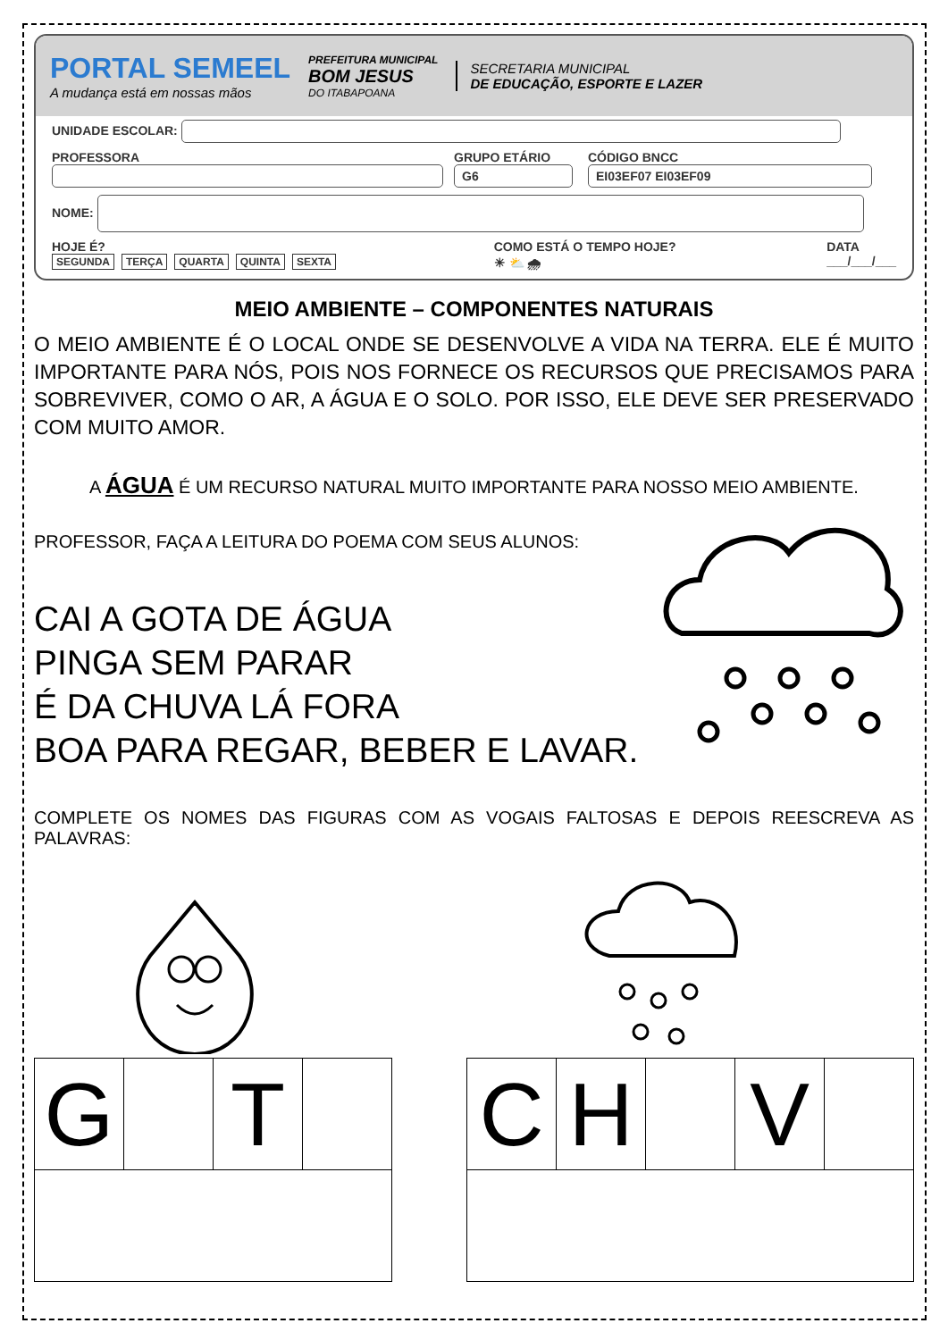PORTAL SEMEEL
A mudança está em nossas mãos
PREFEITURA MUNICIPAL
BOM JESUS
DO ITABAPOANA
SECRETARIA MUNICIPAL
DE EDUCAÇÃO, ESPORTE E LAZER
UNIDADE ESCOLAR:
PROFESSORA
GRUPO ETÁRIO
G6
CÓDIGO BNCC
EI03EF07 EI03EF09
NOME:
HOJE É?
SEGUNDA TERÇA QUARTA QUINTA SEXTA
COMO ESTÁ O TEMPO HOJE?
☀ ⛅ 🌧
DATA
___/___/___
MEIO AMBIENTE – COMPONENTES NATURAIS
O MEIO AMBIENTE É O LOCAL ONDE SE DESENVOLVE A VIDA NA TERRA. ELE É MUITO IMPORTANTE PARA NÓS, POIS NOS FORNECE OS RECURSOS QUE PRECISAMOS PARA SOBREVIVER, COMO O AR, A ÁGUA E O SOLO. POR ISSO, ELE DEVE SER PRESERVADO COM MUITO AMOR.
A ÁGUA É UM RECURSO NATURAL MUITO IMPORTANTE PARA NOSSO MEIO AMBIENTE.
PROFESSOR, FAÇA A LEITURA DO POEMA COM SEUS ALUNOS:
CAI A GOTA DE ÁGUA
PINGA SEM PARAR
É DA CHUVA LÁ FORA
BOA PARA REGAR, BEBER E LAVAR.
COMPLETE OS NOMES DAS FIGURAS COM AS VOGAIS FALTOSAS E DEPOIS REESCREVA AS PALAVRAS:
| G | | T | |
| C | H | | V | |